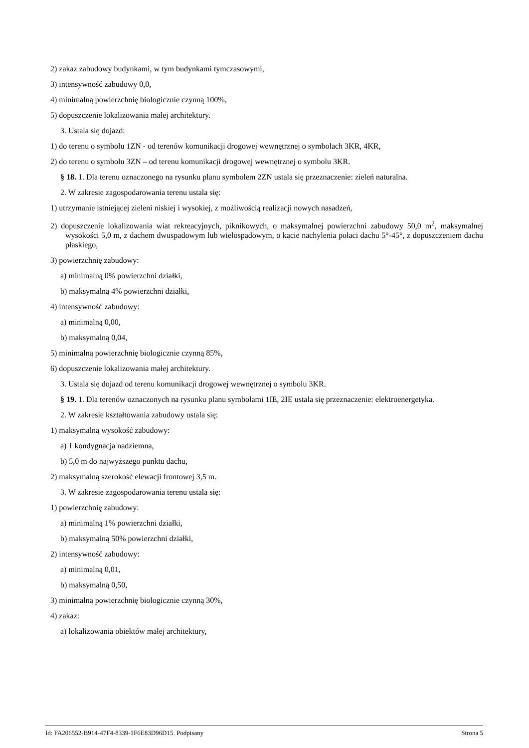2) zakaz zabudowy budynkami, w tym budynkami tymczasowymi,
3) intensywność zabudowy 0,0,
4) minimalną powierzchnię biologicznie czynną 100%,
5) dopuszczenie lokalizowania małej architektury.
3. Ustala się dojazd:
1) do terenu o symbolu 1ZN - od terenów komunikacji drogowej wewnętrznej o symbolach 3KR, 4KR,
2) do terenu o symbolu 3ZN – od terenu komunikacji drogowej wewnętrznej o symbolu 3KR.
§ 18. 1. Dla terenu oznaczonego na rysunku planu symbolem 2ZN ustala się przeznaczenie: zieleń naturalna.
2. W zakresie zagospodarowania terenu ustala się:
1) utrzymanie istniejącej zieleni niskiej i wysokiej, z możliwością realizacji nowych nasadzeń,
2) dopuszczenie lokalizowania wiat rekreacyjnych, piknikowych, o maksymalnej powierzchni zabudowy 50,0 m<sup>2</sup>, maksymalnej wysokości 5,0 m, z dachem dwuspadowym lub wielospadowym, o kącie nachylenia połaci dachu 5°-45°, z dopuszczeniem dachu płaskiego,
3) powierzchnię zabudowy:
a) minimalną 0% powierzchni działki,
b) maksymalną 4% powierzchni działki,
4) intensywność zabudowy:
a) minimalną 0,00,
b) maksymalną 0,04,
5) minimalną powierzchnię biologicznie czynną 85%,
6) dopuszczenie lokalizowania małej architektury.
3. Ustala się dojazd od terenu komunikacji drogowej wewnętrznej o symbolu 3KR.
§ 19. 1. Dla terenów oznaczonych na rysunku planu symbolami 1IE, 2IE ustala się przeznaczenie: elektroenergetyka.
2. W zakresie kształtowania zabudowy ustala się:
1) maksymalną wysokość zabudowy:
a) 1 kondygnacja nadziemna,
b) 5,0 m do najwyższego punktu dachu,
2) maksymalną szerokość elewacji frontowej 3,5 m.
3. W zakresie zagospodarowania terenu ustala się:
1) powierzchnię zabudowy:
a) minimalną 1% powierzchni działki,
b) maksymalną 50% powierzchni działki,
2) intensywność zabudowy:
a) minimalną 0,01,
b) maksymalną 0,50,
3) minimalną powierzchnię biologicznie czynną 30%,
4) zakaz:
a) lokalizowania obiektów małej architektury,
Id: FA206552-B914-47F4-8339-1F6E83D96D15. Podpisany Strona 5